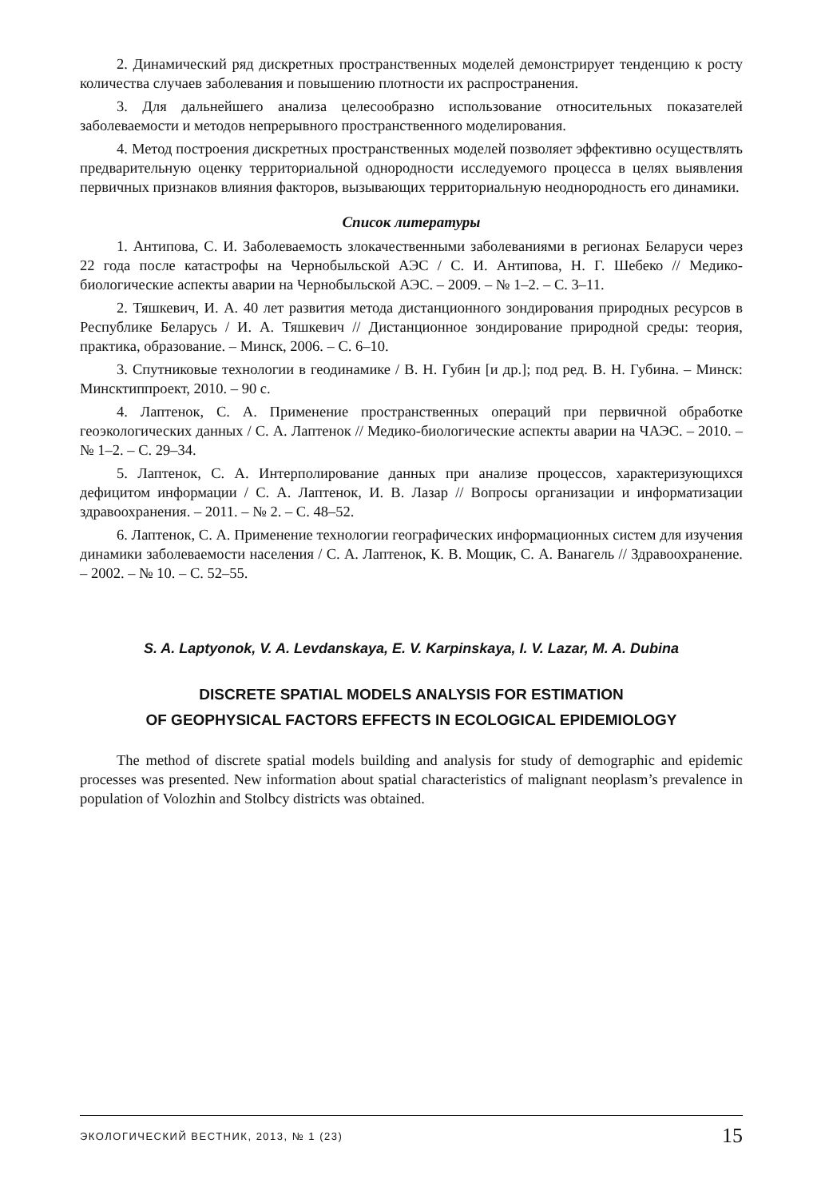2. Динамический ряд дискретных пространственных моделей демонстрирует тенденцию к росту количества случаев заболевания и повышению плотности их распространения.
3. Для дальнейшего анализа целесообразно использование относительных показателей заболеваемости и методов непрерывного пространственного моделирования.
4. Метод построения дискретных пространственных моделей позволяет эффективно осуществлять предварительную оценку территориальной однородности исследуемого процесса в целях выявления первичных признаков влияния факторов, вызывающих территориальную неоднородность его динамики.
Список литературы
1. Антипова, С. И. Заболеваемость злокачественными заболеваниями в регионах Беларуси через 22 года после катастрофы на Чернобыльской АЭС / С. И. Антипова, Н. Г. Шебеко // Медико-биологические аспекты аварии на Чернобыльской АЭС. – 2009. – № 1–2. – С. 3–11.
2. Тяшкевич, И. А. 40 лет развития метода дистанционного зондирования природных ресурсов в Республике Беларусь / И. А. Тяшкевич // Дистанционное зондирование природной среды: теория, практика, образование. – Минск, 2006. – С. 6–10.
3. Спутниковые технологии в геодинамике / В. Н. Губин [и др.]; под ред. В. Н. Губина. – Минск: Минсктиппроект, 2010. – 90 с.
4. Лаптенок, С. А. Применение пространственных операций при первичной обработке геоэкологических данных / С. А. Лаптенок // Медико-биологические аспекты аварии на ЧАЭС. – 2010. – № 1–2. – С. 29–34.
5. Лаптенок, С. А. Интерполирование данных при анализе процессов, характеризующихся дефицитом информации / С. А. Лаптенок, И. В. Лазар // Вопросы организации и информатизации здравоохранения. – 2011. – № 2. – С. 48–52.
6. Лаптенок, С. А. Применение технологии географических информационных систем для изучения динамики заболеваемости населения / С. А. Лаптенок, К. В. Мощик, С. А. Ванагель // Здравоохранение. – 2002. – № 10. – С. 52–55.
S. A. Laptyonok, V. A. Levdanskaya, E. V. Karpinskaya, I. V. Lazar, M. A. Dubina
DISCRETE SPATIAL MODELS ANALYSIS FOR ESTIMATION
OF GEOPHYSICAL FACTORS EFFECTS IN ECOLOGICAL EPIDEMIOLOGY
The method of discrete spatial models building and analysis for study of demographic and epidemic processes was presented. New information about spatial characteristics of malignant neoplasm’s prevalence in population of Volozhin and Stolbcy districts was obtained.
ЭКОЛОГИЧЕСКИЙ ВЕСТНИК, 2013, № 1 (23) 15